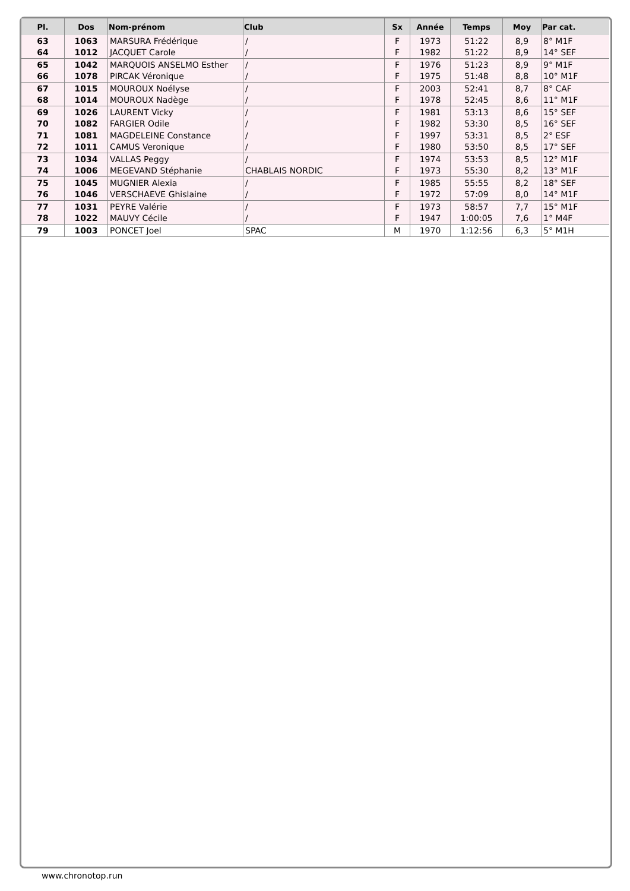| Pl. | Dos | Nom-prénom | Club | Sx | Année | Temps | Moy | Par cat. |
| --- | --- | --- | --- | --- | --- | --- | --- | --- |
| 63 | 1063 | MARSURA Frédérique | / | F | 1973 | 51:22 | 8,9 | 8° M1F |
| 64 | 1012 | JACQUET Carole | / | F | 1982 | 51:22 | 8,9 | 14° SEF |
| 65 | 1042 | MARQUOIS ANSELMO Esther | / | F | 1976 | 51:23 | 8,9 | 9° M1F |
| 66 | 1078 | PIRCAK Véronique | / | F | 1975 | 51:48 | 8,8 | 10° M1F |
| 67 | 1015 | MOUROUX Noélyse | / | F | 2003 | 52:41 | 8,7 | 8° CAF |
| 68 | 1014 | MOUROUX Nadège | / | F | 1978 | 52:45 | 8,6 | 11° M1F |
| 69 | 1026 | LAURENT Vicky | / | F | 1981 | 53:13 | 8,6 | 15° SEF |
| 70 | 1082 | FARGIER Odile | / | F | 1982 | 53:30 | 8,5 | 16° SEF |
| 71 | 1081 | MAGDELEINE Constance | / | F | 1997 | 53:31 | 8,5 | 2° ESF |
| 72 | 1011 | CAMUS Veronique | / | F | 1980 | 53:50 | 8,5 | 17° SEF |
| 73 | 1034 | VALLAS Peggy | / | F | 1974 | 53:53 | 8,5 | 12° M1F |
| 74 | 1006 | MEGEVAND Stéphanie | CHABLAIS NORDIC | F | 1973 | 55:30 | 8,2 | 13° M1F |
| 75 | 1045 | MUGNIER Alexia | / | F | 1985 | 55:55 | 8,2 | 18° SEF |
| 76 | 1046 | VERSCHAEVE Ghislaine | / | F | 1972 | 57:09 | 8,0 | 14° M1F |
| 77 | 1031 | PEYRE Valérie | / | F | 1973 | 58:57 | 7,7 | 15° M1F |
| 78 | 1022 | MAUVY Cécile | / | F | 1947 | 1:00:05 | 7,6 | 1° M4F |
| 79 | 1003 | PONCET Joel | SPAC | M | 1970 | 1:12:56 | 6,3 | 5° M1H |
www.chronotop.run